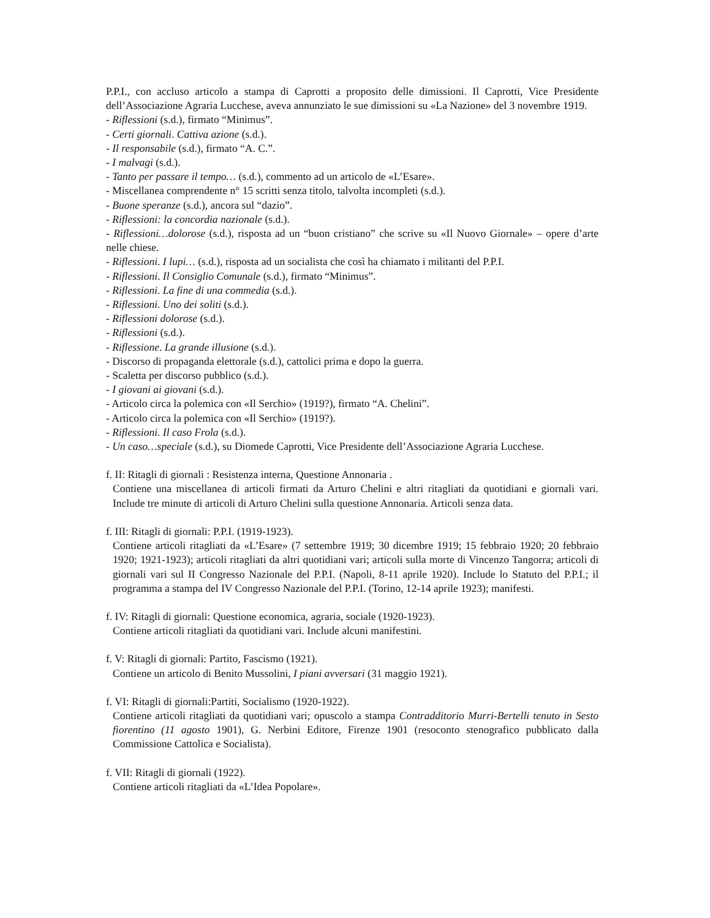P.P.I., con accluso articolo a stampa di Caprotti a proposito delle dimissioni. Il Caprotti, Vice Presidente dell’Associazione Agraria Lucchese, aveva annunziato le sue dimissioni su «La Nazione» del 3 novembre 1919.
- Riflessioni (s.d.), firmato “Minimus”.
- Certi giornali. Cattiva azione (s.d.).
- Il responsabile (s.d.), firmato “A. C.”.
- I malvagi (s.d.).
- Tanto per passare il tempo… (s.d.), commento ad un articolo de «L’Esare».
- Miscellanea comprendente n° 15 scritti senza titolo, talvolta incompleti (s.d.).
- Buone speranze (s.d.), ancora sul “dazio”.
- Riflessioni: la concordia nazionale (s.d.).
- Riflessioni…dolorose (s.d.), risposta ad un “buon cristiano” che scrive su «Il Nuovo Giornale» – opere d’arte nelle chiese.
- Riflessioni. I lupi… (s.d.), risposta ad un socialista che così ha chiamato i militanti del P.P.I.
- Riflessioni. Il Consiglio Comunale (s.d.), firmato “Minimus”.
- Riflessioni. La fine di una commedia (s.d.).
- Riflessioni. Uno dei soliti (s.d.).
- Riflessioni dolorose (s.d.).
- Riflessioni (s.d.).
- Riflessione. La grande illusione (s.d.).
- Discorso di propaganda elettorale (s.d.), cattolici prima e dopo la guerra.
- Scaletta per discorso pubblico (s.d.).
- I giovani ai giovani (s.d.).
- Articolo circa la polemica con «Il Serchio» (1919?), firmato “A. Chelini”.
- Articolo circa la polemica con «Il Serchio» (1919?).
- Riflessioni. Il caso Frola (s.d.).
- Un caso…speciale (s.d.), su Diomede Caprotti, Vice Presidente dell’Associazione Agraria Lucchese.
f. II: Ritagli di giornali : Resistenza interna, Questione Annonaria .
Contiene una miscellanea di articoli firmati da Arturo Chelini e altri ritagliati da quotidiani e giornali vari. Include tre minute di articoli di Arturo Chelini sulla questione Annonaria. Articoli senza data.
f. III: Ritagli di giornali: P.P.I. (1919-1923).
Contiene articoli ritagliati da «L’Esare» (7 settembre 1919; 30 dicembre 1919; 15 febbraio 1920; 20 febbraio 1920; 1921-1923); articoli ritagliati da altri quotidiani vari; articoli sulla morte di Vincenzo Tangorra; articoli di giornali vari sul II Congresso Nazionale del P.P.I. (Napoli, 8-11 aprile 1920). Include lo Statuto del P.P.I.; il programma a stampa del IV Congresso Nazionale del P.P.I. (Torino, 12-14 aprile 1923); manifesti.
f. IV: Ritagli di giornali: Questione economica, agraria, sociale (1920-1923).
Contiene articoli ritagliati da quotidiani vari. Include alcuni manifestini.
f. V: Ritagli di giornali: Partito, Fascismo (1921).
Contiene un articolo di Benito Mussolini, I piani avversari (31 maggio 1921).
f. VI: Ritagli di giornali:Partiti, Socialismo (1920-1922).
Contiene articoli ritagliati da quotidiani vari; opuscolo a stampa Contradditorio Murri-Bertelli tenuto in Sesto fiorentino (11 agosto 1901), G. Nerbini Editore, Firenze 1901 (resoconto stenografico pubblicato dalla Commissione Cattolica e Socialista).
f. VII: Ritagli di giornali (1922).
Contiene articoli ritagliati da «L’Idea Popolare».